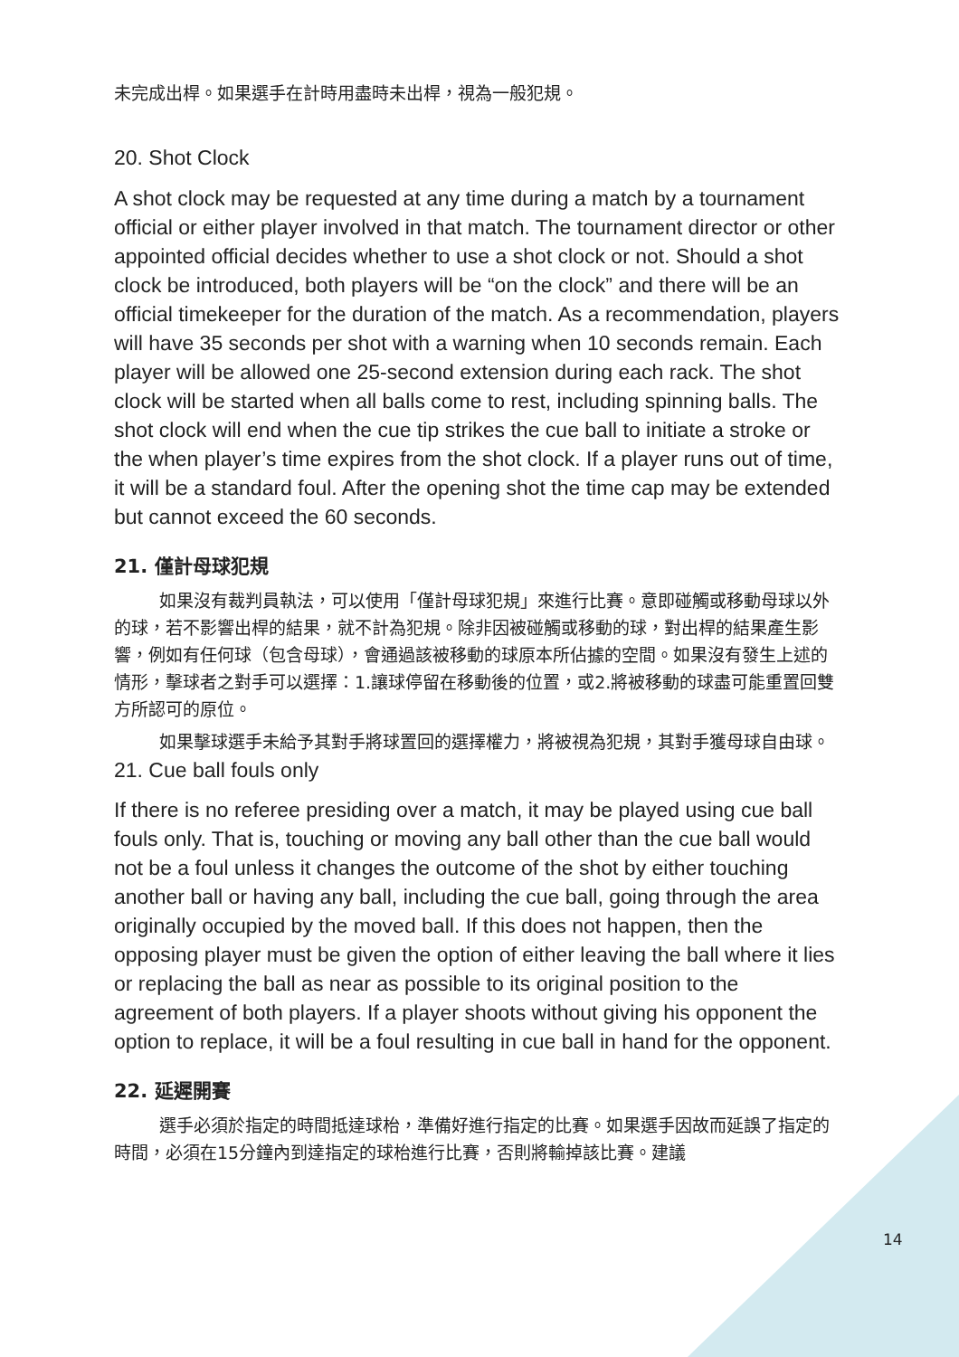未完成出桿。如果選手在計時用盡時未出桿，視為一般犯規。
20. Shot Clock
A shot clock may be requested at any time during a match by a tournament official or either player involved in that match. The tournament director or other appointed official decides whether to use a shot clock or not. Should a shot clock be introduced, both players will be “on the clock” and there will be an official timekeeper for the duration of the match. As a recommendation, players will have 35 seconds per shot with a warning when 10 seconds remain. Each player will be allowed one 25-second extension during each rack. The shot clock will be started when all balls come to rest, including spinning balls. The shot clock will end when the cue tip strikes the cue ball to initiate a stroke or the when player’s time expires from the shot clock. If a player runs out of time, it will be a standard foul. After the opening shot the time cap may be extended but cannot exceed the 60 seconds.
21. 僅計母球犯規
如果沒有裁判員執法，可以使用「僅計母球犯規」來進行比賽。意即碰觸或移動母球以外的球，若不影響出桿的結果，就不計為犯規。除非因被碰觸或移動的球，對出桿的結果產生影響，例如有任何球（包含母球），會通過該被移動的球原本所佔據的空間。如果沒有發生上述的情形，擊球者之對手可以選擇：1.讓球停留在移動後的位置，或2.將被移動的球盡可能重置回雙方所認可的原位。
如果擊球選手未給予其對手將球置回的選擇權力，將被視為犯規，其對手獲母球自由球。
21. Cue ball fouls only
If there is no referee presiding over a match, it may be played using cue ball fouls only. That is, touching or moving any ball other than the cue ball would not be a foul unless it changes the outcome of the shot by either touching another ball or having any ball, including the cue ball, going through the area originally occupied by the moved ball. If this does not happen, then the opposing player must be given the option of either leaving the ball where it lies or replacing the ball as near as possible to its original position to the agreement of both players. If a player shoots without giving his opponent the option to replace, it will be a foul resulting in cue ball in hand for the opponent.
22. 延遲開賽
選手必須於指定的時間抵達球枱，準備好進行指定的比賽。如果選手因故而延誤了指定的時間，必須在15分鐘內到達指定的球枱進行比賽，否則將輸掉該比賽。建議
14